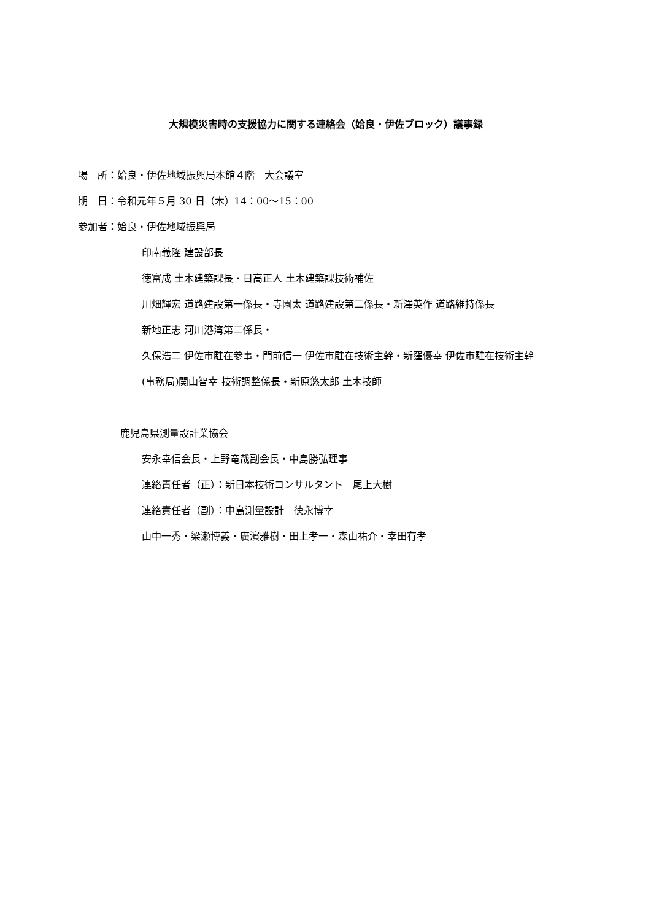大規模災害時の支援協力に関する連絡会（姶良・伊佐ブロック）議事録
場　所：姶良・伊佐地域振興局本館４階　大会議室
期　日：令和元年５月 30 日（木）14：00〜15：00
参加者：姶良・伊佐地域振興局
印南義隆 建設部長
徳富成 土木建築課長・日高正人 土木建築課技術補佐
川畑輝宏 道路建設第一係長・寺園太 道路建設第二係長・新澤英作 道路維持係長
新地正志 河川港湾第二係長・
久保浩二 伊佐市駐在参事・門前信一 伊佐市駐在技術主幹・新窪優幸 伊佐市駐在技術主幹
(事務局)関山智幸 技術調整係長・新原悠太郎 土木技師
鹿児島県測量設計業協会
安永幸信会長・上野竜哉副会長・中島勝弘理事
連絡責任者（正）：新日本技術コンサルタント　尾上大樹
連絡責任者（副）：中島測量設計　徳永博幸
山中一秀・梁瀬博義・廣濱雅樹・田上孝一・森山祐介・幸田有孝